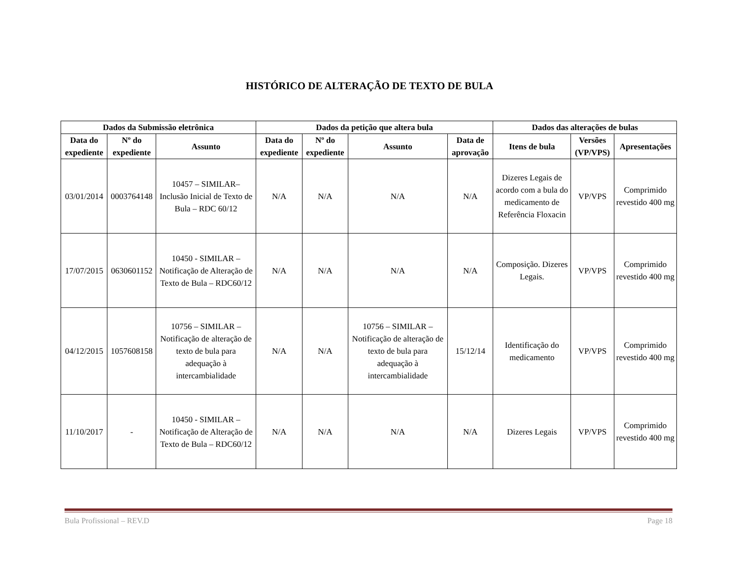HISTÓRICO DE ALTERAÇÃO DE TEXTO DE BULA
| Dados da Submissão eletrônica | | | Dados da petição que altera bula | | | | Dados das alterações de bulas | | |
| --- | --- | --- | --- | --- | --- | --- | --- | --- | --- |
| Data do expediente | Nº do expediente | Assunto | Data do expediente | Nº do expediente | Assunto | Data de aprovação | Itens de bula | Versões (VP/VPS) | Apresentações |
| 03/01/2014 | 0003764148 | 10457 – SIMILAR– Inclusão Inicial de Texto de Bula – RDC 60/12 | N/A | N/A | N/A | N/A | Dizeres Legais de acordo com a bula do medicamento de Referência Floxacin | VP/VPS | Comprimido revestido 400 mg |
| 17/07/2015 | 0630601152 | 10450 - SIMILAR – Notificação de Alteração de Texto de Bula – RDC60/12 | N/A | N/A | N/A | N/A | Composição. Dizeres Legais. | VP/VPS | Comprimido revestido 400 mg |
| 04/12/2015 | 1057608158 | 10756 – SIMILAR – Notificação de alteração de texto de bula para adequação à intercambialidade | N/A | N/A | 10756 – SIMILAR – Notificação de alteração de texto de bula para adequação à intercambialidade | 15/12/14 | Identificação do medicamento | VP/VPS | Comprimido revestido 400 mg |
| 11/10/2017 | - | 10450 - SIMILAR – Notificação de Alteração de Texto de Bula – RDC60/12 | N/A | N/A | N/A | N/A | Dizeres Legais | VP/VPS | Comprimido revestido 400 mg |
Bula Profissional – REV.D Page 18